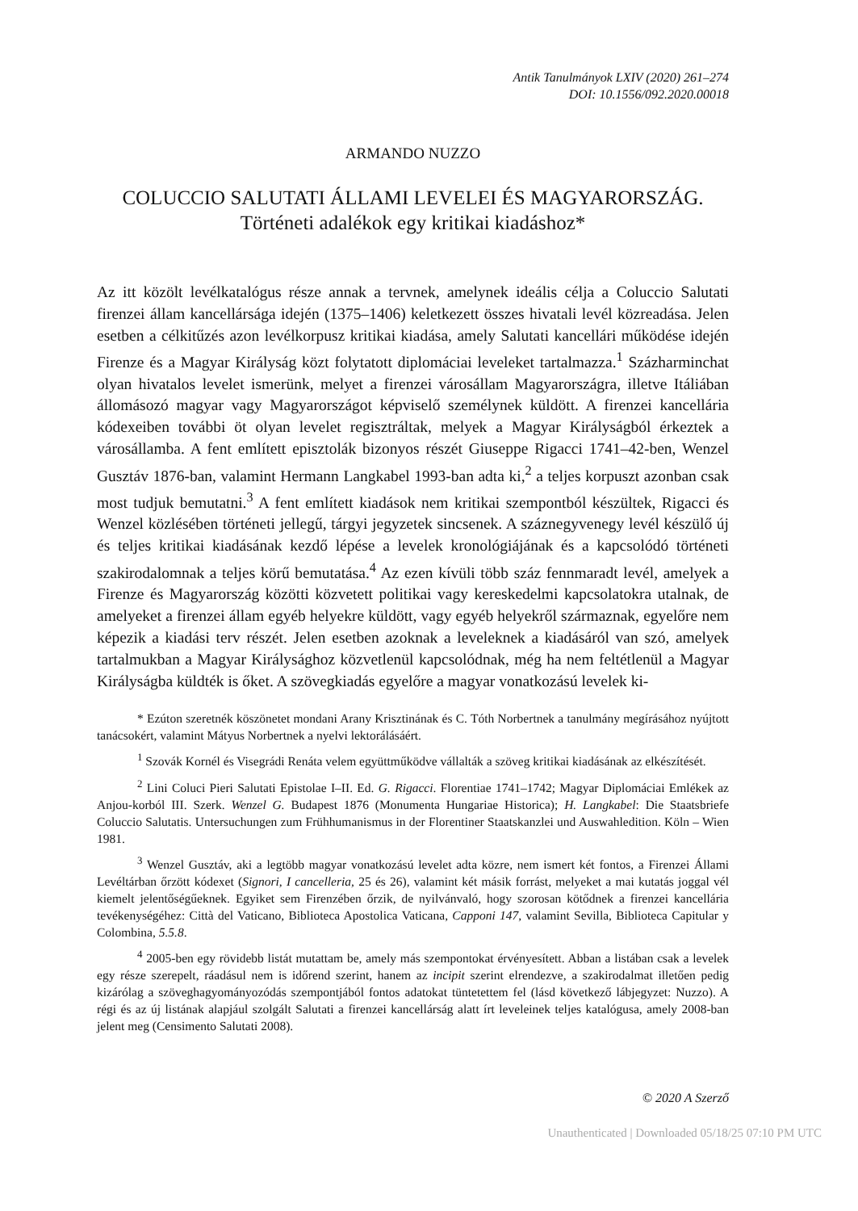Antik Tanulmányok LXIV (2020) 261–274
DOI: 10.1556/092.2020.00018
ARMANDO NUZZO
COLUCCIO SALUTATI ÁLLAMI LEVELEI ÉS MAGYARORSZÁG.
Történeti adalékok egy kritikai kiadáshoz*
Az itt közölt levélkatalógus része annak a tervnek, amelynek ideális célja a Coluccio Salutati firenzei állam kancellársága idején (1375–1406) keletkezett összes hivatali levél közreadása. Jelen esetben a célkitűzés azon levélkorpusz kritikai kiadása, amely Salutati kancellári működése idején Firenze és a Magyar Királyság közt folytatott diplomáciai leveleket tartalmazza.<sup>1</sup> Százharminchat olyan hivatalos levelet ismerünk, melyet a firenzei városállam Magyarországra, illetve Itáliában állomásozó magyar vagy Magyarországot képviselő személynek küldött. A firenzei kancellária kódexeiben további öt olyan levelet regisztráltak, melyek a Magyar Királyságból érkeztek a városállamba. A fent említett episztolák bizonyos részét Giuseppe Rigacci 1741–42-ben, Wenzel Gusztáv 1876-ban, valamint Hermann Langkabel 1993-ban adta ki,<sup>2</sup> a teljes korpuszt azonban csak most tudjuk bemutatni.<sup>3</sup> A fent említett kiadások nem kritikai szempontból készültek, Rigacci és Wenzel közlésében történeti jellegű, tárgyi jegyzetek sincsenek. A száznegyvenegy levél készülő új és teljes kritikai kiadásának kezdő lépése a levelek kronológiájának és a kapcsolódó történeti szakirodalomnak a teljes körű bemutatása.<sup>4</sup> Az ezen kívüli több száz fennmaradt levél, amelyek a Firenze és Magyarország közötti közvetett politikai vagy kereskedelmi kapcsolatokra utalnak, de amelyeket a firenzei állam egyéb helyekre küldött, vagy egyéb helyekről származnak, egyelőre nem képezik a kiadási terv részét. Jelen esetben azoknak a leveleknek a kiadásáról van szó, amelyek tartalmukban a Magyar Királysághoz közvetlenül kapcsolódnak, még ha nem feltétlenül a Magyar Királyságba küldték is őket. A szövegkiadás egyelőre a magyar vonatkozású levelek ki-
* Ezúton szeretnék köszönetet mondani Arany Krisztinának és C. Tóth Norbertnek a tanulmány megírásához nyújtott tanácsokért, valamint Mátyus Norbertnek a nyelvi lektorálásáért.
<sup>1</sup> Szovák Kornél és Visegrádi Renáta velem együttműködve vállalták a szöveg kritikai kiadásának az elkészítését.
<sup>2</sup> Lini Coluci Pieri Salutati Epistolae I–II. Ed. G. Rigacci. Florentiae 1741–1742; Magyar Diplomáciai Emlékek az Anjou-korból III. Szerk. Wenzel G. Budapest 1876 (Monumenta Hungariae Historica); H. Langkabel: Die Staatsbriefe Coluccio Salutatis. Untersuchungen zum Frühhumanismus in der Florentiner Staatskanzlei und Auswahledition. Köln – Wien 1981.
<sup>3</sup> Wenzel Gusztáv, aki a legtöbb magyar vonatkozású levelet adta közre, nem ismert két fontos, a Firenzei Állami Levéltárban őrzött kódexet (Signori, I cancelleria, 25 és 26), valamint két másik forrást, melyeket a mai kutatás joggal vél kiemelt jelentőségűeknek. Egyiket sem Firenzében őrzik, de nyilvánvaló, hogy szorosan kötődnek a firenzei kancellária tevékenységéhez: Città del Vaticano, Biblioteca Apostolica Vaticana, Capponi 147, valamint Sevilla, Biblioteca Capitular y Colombina, 5.5.8.
<sup>4</sup> 2005-ben egy rövidebb listát mutattam be, amely más szempontokat érvényesített. Abban a listában csak a levelek egy része szerepelt, ráadásul nem is időrend szerint, hanem az incipit szerint elrendezve, a szakirodalmat illetően pedig kizárólag a szöveghagyományozódás szempontjából fontos adatokat tüntetettem fel (lásd következő lábjegyzet: Nuzzo). A régi és az új listának alapjául szolgált Salutati a firenzei kancellárság alatt írt leveleinek teljes katalógusa, amely 2008-ban jelent meg (Censimento Salutati 2008).
© 2020 A Szerző
Unauthenticated | Downloaded 05/18/25 07:10 PM UTC